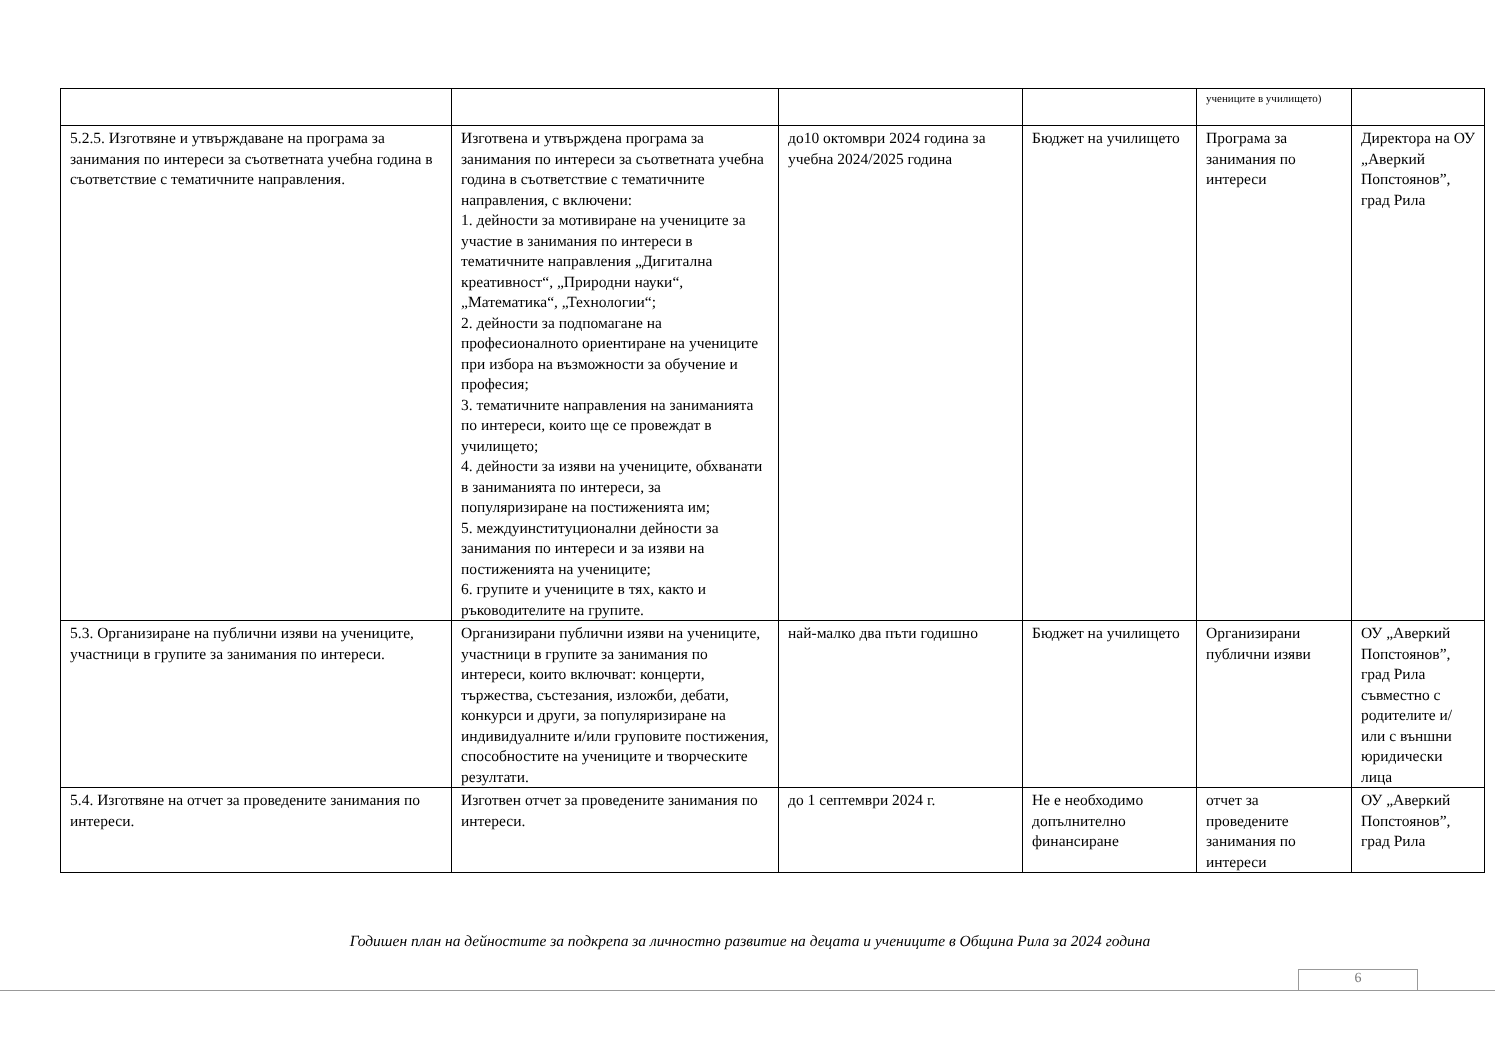| | | | | учениците в училището) | |
| 5.2.5. Изготвяне и утвърждаване на програма за занимания по интереси за съответната учебна година в съответствие с тематичните направления. | Изготвена и утвърждена програма за занимания по интереси за съответната учебна година в съответствие с тематичните направления, с включени: 1. дейности за мотивиране на учениците за участие в занимания по интереси в тематичните направления „Дигитална креативност“, „Природни науки“, „Математика“, „Технологии“; 2. дейности за подпомагане на професионалното ориентиране на учениците при избора на възможности за обучение и професия; 3. тематичните направления на заниманията по интереси, които ще се провеждат в училището; 4. дейности за изяви на учениците, обхванати в заниманията по интереси, за популяризиране на постиженията им; 5. междуинституционални дейности за занимания по интереси и за изяви на постиженията на учениците; 6. групите и учениците в тях, както и ръководителите на групите. | до10 октомври 2024 година за учебна 2024/2025 година | Бюджет на училището | Програма за занимания по интереси | Директора на ОУ „Аверкий Попстоянов”, град Рила |
| 5.3. Организиране на публични изяви на учениците, участници в групите за занимания по интереси. | Организирани публични изяви на учениците, участници в групите за занимания по интереси, които включват: концерти, тържества, състезания, изложби, дебати, конкурси и други, за популяризиране на индивидуалните и/или груповите постижения, способностите на учениците и творческите резултати. | най-малко два пъти годишно | Бюджет на училището | Организирани публични изяви | ОУ „Аверкий Попстоянов”, град Рила съвместно с родителите и/или с външни юридически лица |
| 5.4. Изготвяне на отчет за проведените занимания по интереси. | Изготвен отчет за проведените занимания по интереси. | до 1 септември 2024 г. | Не е необходимо допълнително финансиране | отчет за проведените занимания по интереси | ОУ „Аверкий Попстоянов”, град Рила |
Годишен план на дейностите за подкрепа за личностно развитие на децата и учениците в Община Рила за 2024 година
6